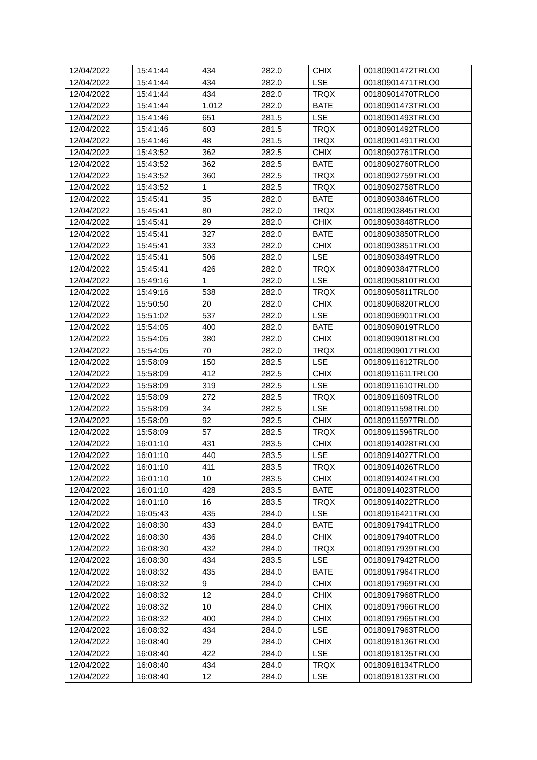| 12/04/2022 | 15:41:44 | 434 | 282.0 | CHIX | 00180901472TRLO0 |
| 12/04/2022 | 15:41:44 | 434 | 282.0 | LSE | 00180901471TRLO0 |
| 12/04/2022 | 15:41:44 | 434 | 282.0 | TRQX | 00180901470TRLO0 |
| 12/04/2022 | 15:41:44 | 1,012 | 282.0 | BATE | 00180901473TRLO0 |
| 12/04/2022 | 15:41:46 | 651 | 281.5 | LSE | 00180901493TRLO0 |
| 12/04/2022 | 15:41:46 | 603 | 281.5 | TRQX | 00180901492TRLO0 |
| 12/04/2022 | 15:41:46 | 48 | 281.5 | TRQX | 00180901491TRLO0 |
| 12/04/2022 | 15:43:52 | 362 | 282.5 | CHIX | 00180902761TRLO0 |
| 12/04/2022 | 15:43:52 | 362 | 282.5 | BATE | 00180902760TRLO0 |
| 12/04/2022 | 15:43:52 | 360 | 282.5 | TRQX | 00180902759TRLO0 |
| 12/04/2022 | 15:43:52 | 1 | 282.5 | TRQX | 00180902758TRLO0 |
| 12/04/2022 | 15:45:41 | 35 | 282.0 | BATE | 00180903846TRLO0 |
| 12/04/2022 | 15:45:41 | 80 | 282.0 | TRQX | 00180903845TRLO0 |
| 12/04/2022 | 15:45:41 | 29 | 282.0 | CHIX | 00180903848TRLO0 |
| 12/04/2022 | 15:45:41 | 327 | 282.0 | BATE | 00180903850TRLO0 |
| 12/04/2022 | 15:45:41 | 333 | 282.0 | CHIX | 00180903851TRLO0 |
| 12/04/2022 | 15:45:41 | 506 | 282.0 | LSE | 00180903849TRLO0 |
| 12/04/2022 | 15:45:41 | 426 | 282.0 | TRQX | 00180903847TRLO0 |
| 12/04/2022 | 15:49:16 | 1 | 282.0 | LSE | 00180905810TRLO0 |
| 12/04/2022 | 15:49:16 | 538 | 282.0 | TRQX | 00180905811TRLO0 |
| 12/04/2022 | 15:50:50 | 20 | 282.0 | CHIX | 00180906820TRLO0 |
| 12/04/2022 | 15:51:02 | 537 | 282.0 | LSE | 00180906901TRLO0 |
| 12/04/2022 | 15:54:05 | 400 | 282.0 | BATE | 00180909019TRLO0 |
| 12/04/2022 | 15:54:05 | 380 | 282.0 | CHIX | 00180909018TRLO0 |
| 12/04/2022 | 15:54:05 | 70 | 282.0 | TRQX | 00180909017TRLO0 |
| 12/04/2022 | 15:58:09 | 150 | 282.5 | LSE | 00180911612TRLO0 |
| 12/04/2022 | 15:58:09 | 412 | 282.5 | CHIX | 00180911611TRLO0 |
| 12/04/2022 | 15:58:09 | 319 | 282.5 | LSE | 00180911610TRLO0 |
| 12/04/2022 | 15:58:09 | 272 | 282.5 | TRQX | 00180911609TRLO0 |
| 12/04/2022 | 15:58:09 | 34 | 282.5 | LSE | 00180911598TRLO0 |
| 12/04/2022 | 15:58:09 | 92 | 282.5 | CHIX | 00180911597TRLO0 |
| 12/04/2022 | 15:58:09 | 57 | 282.5 | TRQX | 00180911596TRLO0 |
| 12/04/2022 | 16:01:10 | 431 | 283.5 | CHIX | 00180914028TRLO0 |
| 12/04/2022 | 16:01:10 | 440 | 283.5 | LSE | 00180914027TRLO0 |
| 12/04/2022 | 16:01:10 | 411 | 283.5 | TRQX | 00180914026TRLO0 |
| 12/04/2022 | 16:01:10 | 10 | 283.5 | CHIX | 00180914024TRLO0 |
| 12/04/2022 | 16:01:10 | 428 | 283.5 | BATE | 00180914023TRLO0 |
| 12/04/2022 | 16:01:10 | 16 | 283.5 | TRQX | 00180914022TRLO0 |
| 12/04/2022 | 16:05:43 | 435 | 284.0 | LSE | 00180916421TRLO0 |
| 12/04/2022 | 16:08:30 | 433 | 284.0 | BATE | 00180917941TRLO0 |
| 12/04/2022 | 16:08:30 | 436 | 284.0 | CHIX | 00180917940TRLO0 |
| 12/04/2022 | 16:08:30 | 432 | 284.0 | TRQX | 00180917939TRLO0 |
| 12/04/2022 | 16:08:30 | 434 | 283.5 | LSE | 00180917942TRLO0 |
| 12/04/2022 | 16:08:32 | 435 | 284.0 | BATE | 00180917964TRLO0 |
| 12/04/2022 | 16:08:32 | 9 | 284.0 | CHIX | 00180917969TRLO0 |
| 12/04/2022 | 16:08:32 | 12 | 284.0 | CHIX | 00180917968TRLO0 |
| 12/04/2022 | 16:08:32 | 10 | 284.0 | CHIX | 00180917966TRLO0 |
| 12/04/2022 | 16:08:32 | 400 | 284.0 | CHIX | 00180917965TRLO0 |
| 12/04/2022 | 16:08:32 | 434 | 284.0 | LSE | 00180917963TRLO0 |
| 12/04/2022 | 16:08:40 | 29 | 284.0 | CHIX | 00180918136TRLO0 |
| 12/04/2022 | 16:08:40 | 422 | 284.0 | LSE | 00180918135TRLO0 |
| 12/04/2022 | 16:08:40 | 434 | 284.0 | TRQX | 00180918134TRLO0 |
| 12/04/2022 | 16:08:40 | 12 | 284.0 | LSE | 00180918133TRLO0 |